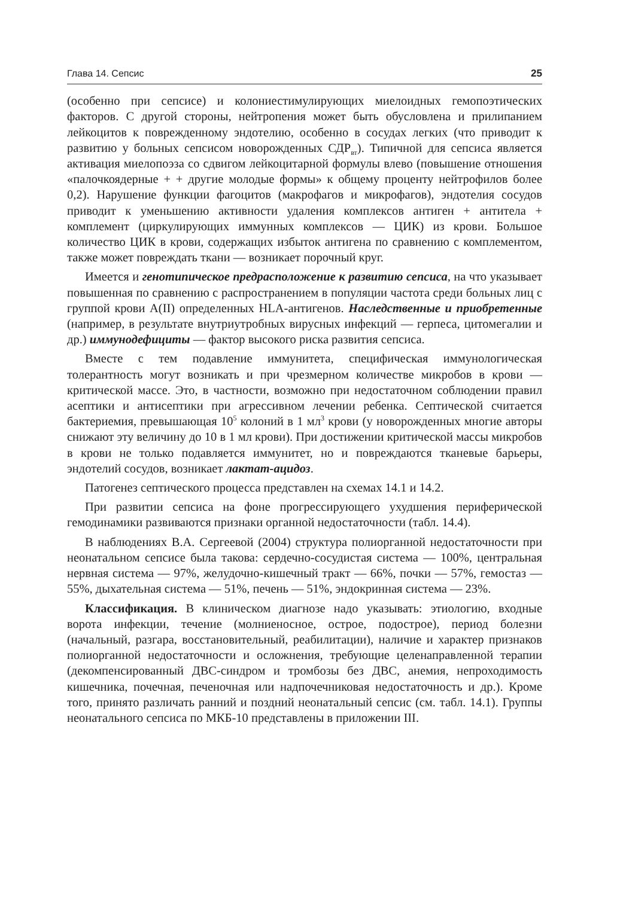Глава 14. Сепсис 25
(особенно при сепсисе) и колониестимулирующих миелоидных гемопоэтических факторов. С другой стороны, нейтропения может быть обусловлена и прилипанием лейкоцитов к поврежденному эндотелию, особенно в сосудах легких (что приводит к развитию у больных сепсисом новорожденных СДР<sub>вт</sub>). Типичной для сепсиса является активация миелопоэза со сдвигом лейкоцитарной формулы влево (повышение отношения «палочкоядерные + + другие молодые формы» к общему проценту нейтрофилов более 0,2). Нарушение функции фагоцитов (макрофагов и микрофагов), эндотелия сосудов приводит к уменьшению активности удаления комплексов антиген + антитела + комплемент (циркулирующих иммунных комплексов — ЦИК) из крови. Большое количество ЦИК в крови, содержащих избыток антигена по сравнению с комплементом, также может повреждать ткани — возникает порочный круг.
Имеется и генотипическое предрасположение к развитию сепсиса, на что указывает повышенная по сравнению с распространением в популяции частота среди больных лиц с группой крови A(II) определенных HLA-антигенов. Наследственные и приобретенные (например, в результате внутриутробных вирусных инфекций — герпеса, цитомегалии и др.) иммунодефициты — фактор высокого риска развития сепсиса.
Вместе с тем подавление иммунитета, специфическая иммунологическая толерантность могут возникать и при чрезмерном количестве микробов в крови — критической массе. Это, в частности, возможно при недостаточном соблюдении правил асептики и антисептики при агрессивном лечении ребенка. Септической считается бактериемия, превышающая 10<sup>5</sup> колоний в 1 мл<sup>3</sup> крови (у новорожденных многие авторы снижают эту величину до 10 в 1 мл крови). При достижении критической массы микробов в крови не только подавляется иммунитет, но и повреждаются тканевые барьеры, эндотелий сосудов, возникает лактат-ацидоз.
Патогенез септического процесса представлен на схемах 14.1 и 14.2.
При развитии сепсиса на фоне прогрессирующего ухудшения периферической гемодинамики развиваются признаки органной недостаточности (табл. 14.4).
В наблюдениях В.А. Сергеевой (2004) структура полиорганной недостаточности при неонатальном сепсисе была такова: сердечно-сосудистая система — 100%, центральная нервная система — 97%, желудочно-кишечный тракт — 66%, почки — 57%, гемостаз — 55%, дыхательная система — 51%, печень — 51%, эндокринная система — 23%.
Классификация. В клиническом диагнозе надо указывать: этиологию, входные ворота инфекции, течение (молниеносное, острое, подострое), период болезни (начальный, разгара, восстановительный, реабилитации), наличие и характер признаков полиорганной недостаточности и осложнения, требующие целенаправленной терапии (декомпенсированный ДВС-синдром и тромбозы без ДВС, анемия, непроходимость кишечника, почечная, печеночная или надпочечниковая недостаточность и др.). Кроме того, принято различать ранний и поздний неонатальный сепсис (см. табл. 14.1). Группы неонатального сепсиса по МКБ-10 представлены в приложении III.